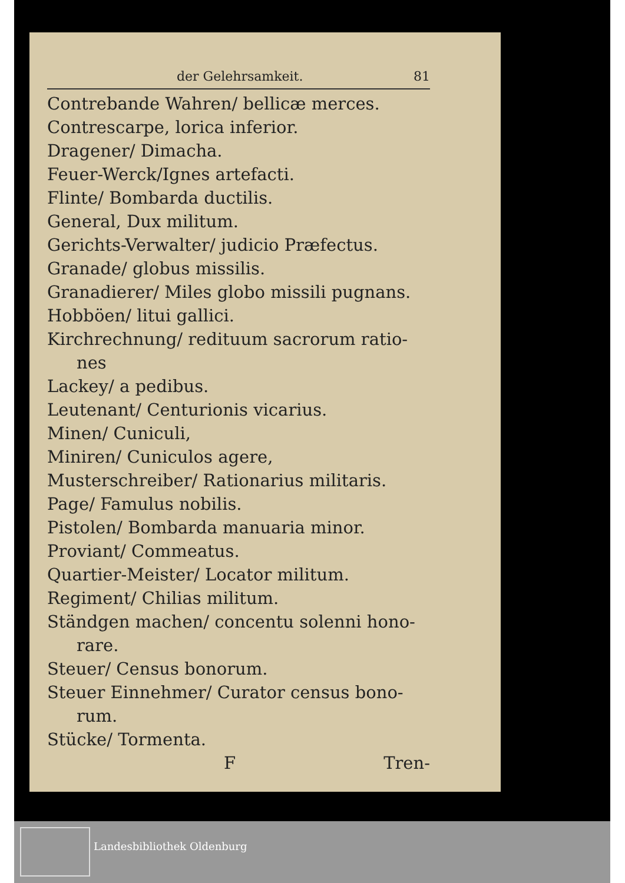der Gelehrsamkeit. 81
Contrebande Wahren/ bellicæ merces.
Contrescarpe, lorica inferior.
Dragener/ Dimacha.
Feuer-Werck/Ignes artefacti.
Flinte/ Bombarda ductilis.
General, Dux militum.
Gerichts-Verwalter/ judicio Præfectus.
Granade/ globus missilis.
Granadierer/ Miles globo missili pugnans.
Hobböen/ litui gallici.
Kirchrechnung/ redituum sacrorum ratio-
nes
Lackey/ a pedibus.
Leutenant/ Centurionis vicarius.
Minen/ Cuniculi,
Miniren/ Cuniculos agere,
Musterschreiber/ Rationarius militaris.
Page/ Famulus nobilis.
Pistolen/ Bombarda manuaria minor.
Proviant/ Commeatus.
Quartier-Meister/ Locator militum.
Regiment/ Chilias militum.
Ständgen machen/ concentu solenni hono-
rare.
Steuer/ Census bonorum.
Steuer Einnehmer/ Curator census bono-
rum.
Stücke/ Tormenta.
F Tren-
Landesbibliothek Oldenburg